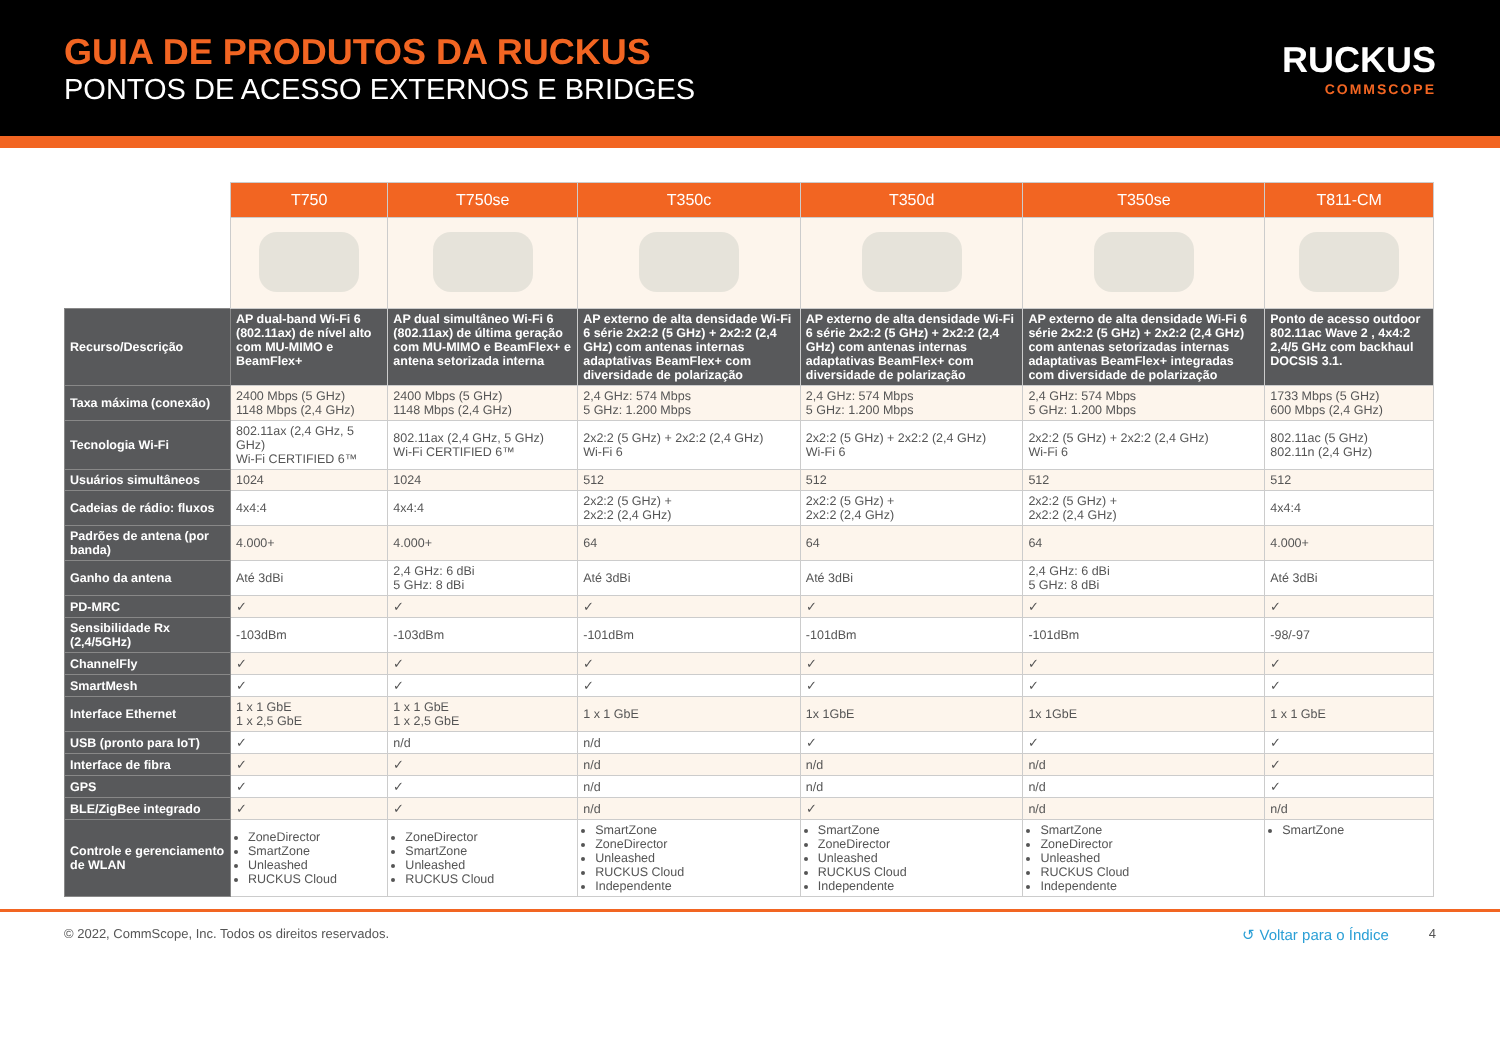GUIA DE PRODUTOS DA RUCKUS
PONTOS DE ACESSO EXTERNOS E BRIDGES
RUCKUS
COMMSCOPE
| | T750 | T750se | T350c | T350d | T350se | T811-CM |
| --- | --- | --- | --- | --- | --- | --- |
| Recurso/Descrição | AP dual-band Wi-Fi 6 (802.11ax) de nível alto com MU-MIMO e BeamFlex+ | AP dual simultâneo Wi-Fi 6 (802.11ax) de última geração com MU-MIMO e BeamFlex+ e antena setorizada interna | AP externo de alta densidade Wi-Fi 6 série 2x2:2 (5 GHz) + 2x2:2 (2,4 GHz) com antenas internas adaptativas BeamFlex+ com diversidade de polarização | AP externo de alta densidade Wi-Fi 6 série 2x2:2 (5 GHz) + 2x2:2 (2,4 GHz) com antenas internas adaptativas BeamFlex+ com diversidade de polarização | AP externo de alta densidade Wi-Fi 6 série 2x2:2 (5 GHz) + 2x2:2 (2,4 GHz) com antenas setorizadas internas adaptativas BeamFlex+ integradas com diversidade de polarização | Ponto de acesso outdoor 802.11ac Wave 2 , 4x4:2 2,4/5 GHz com backhaul DOCSIS 3.1. |
| Taxa máxima (conexão) | 2400 Mbps (5 GHz) 1148 Mbps (2,4 GHz) | 2400 Mbps (5 GHz) 1148 Mbps (2,4 GHz) | 2,4 GHz: 574 Mbps 5 GHz: 1.200 Mbps | 2,4 GHz: 574 Mbps 5 GHz: 1.200 Mbps | 2,4 GHz: 574 Mbps 5 GHz: 1.200 Mbps | 1733 Mbps (5 GHz) 600 Mbps (2,4 GHz) |
| Tecnologia Wi-Fi | 802.11ax (2,4 GHz, 5 GHz) Wi-Fi CERTIFIED 6™ | 802.11ax (2,4 GHz, 5 GHz) Wi-Fi CERTIFIED 6™ | 2x2:2 (5 GHz) + 2x2:2 (2,4 GHz) Wi-Fi 6 | 2x2:2 (5 GHz) + 2x2:2 (2,4 GHz) Wi-Fi 6 | 2x2:2 (5 GHz) + 2x2:2 (2,4 GHz) Wi-Fi 6 | 802.11ac (5 GHz) 802.11n (2,4 GHz) |
| Usuários simultâneos | 1024 | 1024 | 512 | 512 | 512 | 512 |
| Cadeias de rádio: fluxos | 4x4:4 | 4x4:4 | 2x2:2 (5 GHz) + 2x2:2 (2,4 GHz) | 2x2:2 (5 GHz) + 2x2:2 (2,4 GHz) | 2x2:2 (5 GHz) + 2x2:2 (2,4 GHz) | 4x4:4 |
| Padrões de antena (por banda) | 4.000+ | 4.000+ | 64 | 64 | 64 | 4.000+ |
| Ganho da antena | Até 3dBi | 2,4 GHz: 6 dBi 5 GHz: 8 dBi | Até 3dBi | Até 3dBi | 2,4 GHz: 6 dBi 5 GHz: 8 dBi | Até 3dBi |
| PD-MRC | ✓ | ✓ | ✓ | ✓ | ✓ | ✓ |
| Sensibilidade Rx (2,4/5GHz) | -103dBm | -103dBm | -101dBm | -101dBm | -101dBm | -98/-97 |
| ChannelFly | ✓ | ✓ | ✓ | ✓ | ✓ | ✓ |
| SmartMesh | ✓ | ✓ | ✓ | ✓ | ✓ | ✓ |
| Interface Ethernet | 1 x 1 GbE 1 x 2,5 GbE | 1 x 1 GbE 1 x 2,5 GbE | 1 x 1 GbE | 1x 1GbE | 1x 1GbE | 1 x 1 GbE |
| USB (pronto para IoT) | ✓ | n/d | n/d | ✓ | ✓ | ✓ |
| Interface de fibra | ✓ | ✓ | n/d | n/d | n/d | ✓ |
| GPS | ✓ | ✓ | n/d | n/d | n/d | ✓ |
| BLE/ZigBee integrado | ✓ | ✓ | n/d | ✓ | n/d | n/d |
| Controle e gerenciamento de WLAN | ZoneDirector SmartZone Unleashed RUCKUS Cloud | ZoneDirector SmartZone Unleashed RUCKUS Cloud | SmartZone ZoneDirector Unleashed RUCKUS Cloud Independente | SmartZone ZoneDirector Unleashed RUCKUS Cloud Independente | SmartZone ZoneDirector Unleashed RUCKUS Cloud Independente | SmartZone |
© 2022, CommScope, Inc. Todos os direitos reservados. ↺ Voltar para o Índice 4